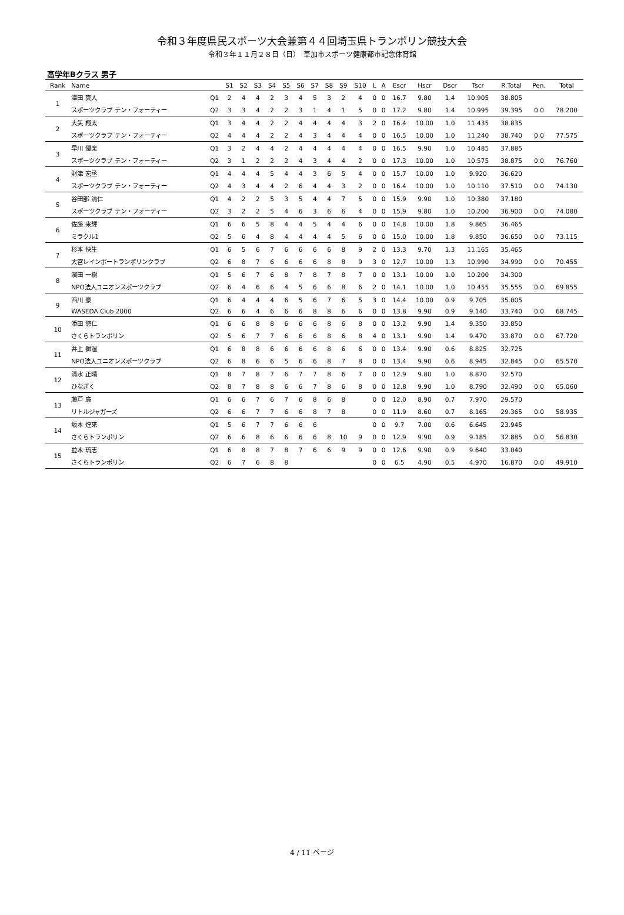令和３年度県民スポーツ大会兼第４４回埼玉県トランポリン競技大会
令和３年１１月２８日（日）　草加市スポーツ健康都市記念体育館
高学年Bクラス 男子
| Rank | Name | | S1 | S2 | S3 | S4 | S5 | S6 | S7 | S8 | S9 | S10 | L | A | Escr | Hscr | Dscr | Tscr | R.Total | Pen. | Total |
| --- | --- | --- | --- | --- | --- | --- | --- | --- | --- | --- | --- | --- | --- | --- | --- | --- | --- | --- | --- | --- | --- |
| 1 | 澤田 真人 | Q1 | 2 | 4 | 4 | 2 | 3 | 4 | 5 | 3 | 2 | 4 | 0 | 0 | 16.7 | 9.80 | 1.4 | 10.905 | 38.805 | | |
| | スポーツクラブ テン・フォーティー | Q2 | 3 | 3 | 4 | 2 | 2 | 3 | 1 | 4 | 1 | 5 | 0 | 0 | 17.2 | 9.80 | 1.4 | 10.995 | 39.395 | 0.0 | 78.200 |
| 2 | 大矢 翔太 | Q1 | 3 | 4 | 4 | 2 | 2 | 4 | 4 | 4 | 4 | 3 | 2 | 0 | 16.4 | 10.00 | 1.0 | 11.435 | 38.835 | | |
| | スポーツクラブ テン・フォーティー | Q2 | 4 | 4 | 4 | 2 | 2 | 4 | 3 | 4 | 4 | 4 | 0 | 0 | 16.5 | 10.00 | 1.0 | 11.240 | 38.740 | 0.0 | 77.575 |
| 3 | 早川 優楽 | Q1 | 3 | 2 | 4 | 4 | 2 | 4 | 4 | 4 | 4 | 4 | 0 | 0 | 16.5 | 9.90 | 1.0 | 10.485 | 37.885 | | |
| | スポーツクラブ テン・フォーティー | Q2 | 3 | 1 | 2 | 2 | 2 | 4 | 3 | 4 | 4 | 2 | 0 | 0 | 17.3 | 10.00 | 1.0 | 10.575 | 38.875 | 0.0 | 76.760 |
| 4 | 財津 宏丞 | Q1 | 4 | 4 | 4 | 5 | 4 | 4 | 3 | 6 | 5 | 4 | 0 | 0 | 15.7 | 10.00 | 1.0 | 9.920 | 36.620 | | |
| | スポーツクラブ テン・フォーティー | Q2 | 4 | 3 | 4 | 4 | 2 | 6 | 4 | 4 | 3 | 2 | 0 | 0 | 16.4 | 10.00 | 1.0 | 10.110 | 37.510 | 0.0 | 74.130 |
| 5 | 谷田部 清仁 | Q1 | 4 | 2 | 2 | 5 | 3 | 5 | 4 | 4 | 7 | 5 | 0 | 0 | 15.9 | 9.90 | 1.0 | 10.380 | 37.180 | | |
| | スポーツクラブ テン・フォーティー | Q2 | 3 | 2 | 2 | 5 | 4 | 6 | 3 | 6 | 6 | 4 | 0 | 0 | 15.9 | 9.80 | 1.0 | 10.200 | 36.900 | 0.0 | 74.080 |
| 6 | 佐藤 来輝 | Q1 | 6 | 6 | 5 | 8 | 4 | 4 | 5 | 4 | 4 | 6 | 0 | 0 | 14.8 | 10.00 | 1.8 | 9.865 | 36.465 | | |
| | ミラクル1 | Q2 | 5 | 6 | 4 | 8 | 4 | 4 | 4 | 4 | 5 | 6 | 0 | 0 | 15.0 | 10.00 | 1.8 | 9.850 | 36.650 | 0.0 | 73.115 |
| 7 | 杉本 快生 | Q1 | 6 | 5 | 6 | 7 | 6 | 6 | 6 | 6 | 8 | 9 | 2 | 0 | 13.3 | 9.70 | 1.3 | 11.165 | 35.465 | | |
| | 大宮レインボートランポリンクラブ | Q2 | 6 | 8 | 7 | 6 | 6 | 6 | 6 | 8 | 8 | 9 | 3 | 0 | 12.7 | 10.00 | 1.3 | 10.990 | 34.990 | 0.0 | 70.455 |
| 8 | 濱田 一樹 | Q1 | 5 | 6 | 7 | 6 | 8 | 7 | 8 | 7 | 8 | 7 | 0 | 0 | 13.1 | 10.00 | 1.0 | 10.200 | 34.300 | | |
| | NPO法人ユニオンスポーツクラブ | Q2 | 6 | 4 | 6 | 6 | 4 | 5 | 6 | 6 | 8 | 6 | 2 | 0 | 14.1 | 10.00 | 1.0 | 10.455 | 35.555 | 0.0 | 69.855 |
| 9 | 西川 豪 | Q1 | 6 | 4 | 4 | 4 | 6 | 5 | 6 | 7 | 6 | 5 | 3 | 0 | 14.4 | 10.00 | 0.9 | 9.705 | 35.005 | | |
| | WASEDA Club 2000 | Q2 | 6 | 6 | 4 | 6 | 6 | 6 | 8 | 8 | 6 | 6 | 0 | 0 | 13.8 | 9.90 | 0.9 | 9.140 | 33.740 | 0.0 | 68.745 |
| 10 | 添田 悠仁 | Q1 | 6 | 6 | 8 | 8 | 6 | 6 | 6 | 8 | 6 | 8 | 0 | 0 | 13.2 | 9.90 | 1.4 | 9.350 | 33.850 | | |
| | さくらトランポリン | Q2 | 5 | 6 | 7 | 7 | 6 | 6 | 6 | 8 | 6 | 8 | 4 | 0 | 13.1 | 9.90 | 1.4 | 9.470 | 33.870 | 0.0 | 67.720 |
| 11 | 井上 獅温 | Q1 | 6 | 8 | 8 | 6 | 6 | 6 | 6 | 8 | 6 | 6 | 0 | 0 | 13.4 | 9.90 | 0.6 | 8.825 | 32.725 | | |
| | NPO法人ユニオンスポーツクラブ | Q2 | 6 | 8 | 6 | 6 | 5 | 6 | 6 | 8 | 7 | 8 | 0 | 0 | 13.4 | 9.90 | 0.6 | 8.945 | 32.845 | 0.0 | 65.570 |
| 12 | 清水 正晴 | Q1 | 8 | 7 | 8 | 7 | 6 | 7 | 7 | 8 | 6 | 7 | 0 | 0 | 12.9 | 9.80 | 1.0 | 8.870 | 32.570 | | |
| | ひなぎく | Q2 | 8 | 7 | 8 | 8 | 6 | 6 | 7 | 8 | 6 | 8 | 0 | 0 | 12.8 | 9.90 | 1.0 | 8.790 | 32.490 | 0.0 | 65.060 |
| 13 | 藤戸 廉 | Q1 | 6 | 6 | 7 | 6 | 7 | 6 | 8 | 6 | 8 | | 0 | 0 | 12.0 | 8.90 | 0.7 | 7.970 | 29.570 | | |
| | リトルジャガーズ | Q2 | 6 | 6 | 7 | 7 | 6 | 6 | 8 | 7 | 8 | | 0 | 0 | 11.9 | 8.60 | 0.7 | 8.165 | 29.365 | 0.0 | 58.935 |
| 14 | 坂本 煌來 | Q1 | 5 | 6 | 7 | 7 | 6 | 6 | 6 | | | | 0 | 0 | 9.7 | 7.00 | 0.6 | 6.645 | 23.945 | | |
| | さくらトランポリン | Q2 | 6 | 6 | 8 | 6 | 6 | 6 | 6 | 8 | 10 | 9 | 0 | 0 | 12.9 | 9.90 | 0.9 | 9.185 | 32.885 | 0.0 | 56.830 |
| 15 | 並木 琉志 | Q1 | 6 | 8 | 8 | 7 | 8 | 7 | 6 | 6 | 9 | 9 | 0 | 0 | 12.6 | 9.90 | 0.9 | 9.640 | 33.040 | | |
| | さくらトランポリン | Q2 | 6 | 7 | 6 | 8 | 8 | | | | | | 0 | 0 | 6.5 | 4.90 | 0.5 | 4.970 | 16.870 | 0.0 | 49.910 |
4 / 11 ページ